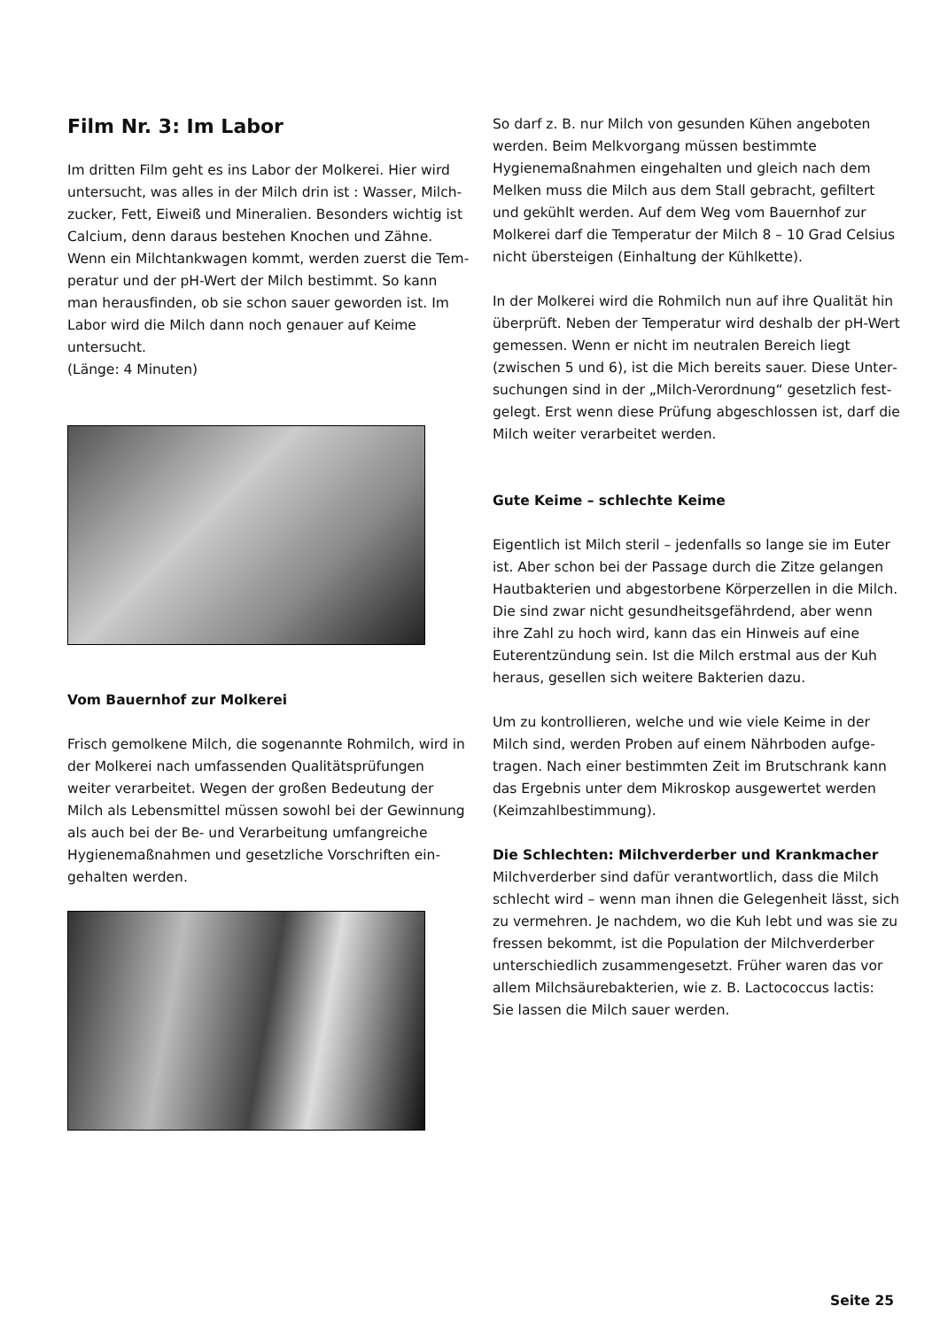Film Nr. 3: Im Labor
Im dritten Film geht es ins Labor der Molkerei. Hier wird untersucht, was alles in der Milch drin ist : Wasser, Milch­zucker, Fett, Eiweiß und Mineralien. Besonders wichtig ist Calcium, denn daraus bestehen Knochen und Zähne.
Wenn ein Milchtankwagen kommt, werden zuerst die Tem­peratur und der pH-Wert der Milch bestimmt. So kann man herausfinden, ob sie schon sauer geworden ist. Im Labor wird die Milch dann noch genauer auf Keime untersucht.
(Länge: 4 Minuten)
Vom Bauernhof zur Molkerei
Frisch gemolkene Milch, die sogenannte Rohmilch, wird in der Molkerei nach umfassenden Qualitätsprüfungen weiter verarbeitet. Wegen der großen Bedeutung der Milch als Lebensmittel müssen sowohl bei der Gewinnung als auch bei der Be- und Verarbeitung umfangreiche Hygienemaßnahmen und gesetzliche Vorschriften ein­gehalten werden.
So darf z. B. nur Milch von gesunden Kühen angeboten wer­den. Beim Melkvorgang müssen bestimmte Hygienemaß­nahmen eingehalten und gleich nach dem Melken muss die Milch aus dem Stall gebracht, gefiltert und gekühlt werden. Auf dem Weg vom Bauernhof zur Molkerei darf die Tempe­ratur der Milch 8 – 10 Grad Celsius nicht übersteigen (Ein­haltung der Kühlkette).
In der Molkerei wird die Rohmilch nun auf ihre Qualität hin überprüft. Neben der Temperatur wird deshalb der pH-Wert gemessen. Wenn er nicht im neutralen Bereich liegt (zwischen 5 und 6), ist die Mich bereits sauer. Diese Unter­suchungen sind in der „Milch-Verordnung“ gesetzlich fest­gelegt. Erst wenn diese Prüfung abgeschlossen ist, darf die Milch weiter verarbeitet werden.
Gute Keime – schlechte Keime
Eigentlich ist Milch steril – jedenfalls so lange sie im Euter ist. Aber schon bei der Passage durch die Zitze gelangen Hautbakterien und abgestorbene Körperzellen in die Milch. Die sind zwar nicht gesundheitsgefährdend, aber wenn ihre Zahl zu hoch wird, kann das ein Hinweis auf eine Euterentzündung sein. Ist die Milch erstmal aus der Kuh heraus, gesellen sich weitere Bakterien dazu.
Um zu kontrollieren, welche und wie viele Keime in der Milch sind, werden Proben auf einem Nährboden aufge­tragen. Nach einer bestimmten Zeit im Brutschrank kann das Ergebnis unter dem Mikroskop ausgewertet werden (Keimzahlbestimmung).
Die Schlechten: Milchverderber und Krankmacher
Milchverderber sind dafür verantwortlich, dass die Milch schlecht wird – wenn man ihnen die Gelegenheit lässt, sich zu vermehren. Je nachdem, wo die Kuh lebt und was sie zu fressen bekommt, ist die Population der Milchverderber unterschiedlich zusammengesetzt. Früher waren das vor allem Milchsäurebakterien, wie z. B. Lactococcus lactis:
Sie lassen die Milch sauer werden.
Seite 25